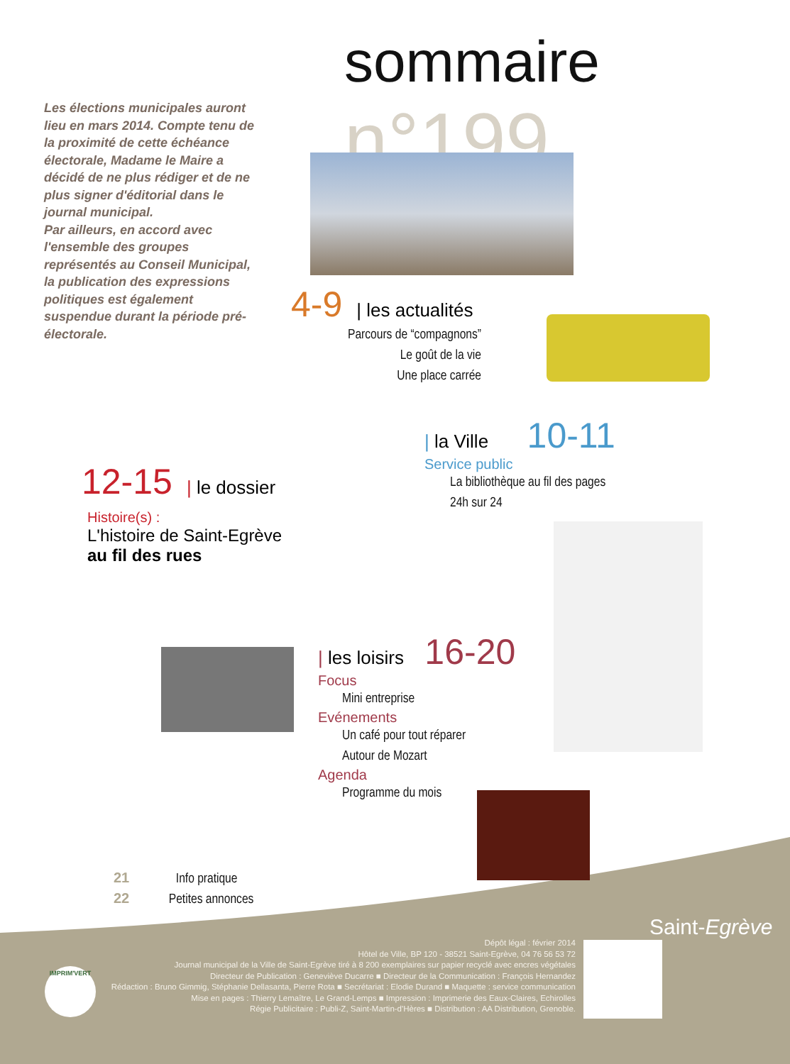Les élections municipales auront lieu en mars 2014. Compte tenu de la proximité de cette échéance électorale, Madame le Maire a décidé de ne plus rédiger et de ne plus signer d'éditorial dans le journal municipal.
Par ailleurs, en accord avec l'ensemble des groupes représentés au Conseil Municipal, la publication des expressions politiques est également suspendue durant la période pré-électorale.
sommaire n°199
4-9 | les actualités
Parcours de “compagnons”
Le goût de la vie
Une place carrée
| la Ville 10-11
Service public
La bibliothèque au fil des pages
24h sur 24
12-15 | le dossier
Histoire(s) :
L'histoire de Saint-Egrève
au fil des rues
| les loisirs 16-20
Focus
Mini entreprise
Evénements
Un café pour tout réparer
Autour de Mozart
Agenda
Programme du mois
21 Info pratique
22 Petites annonces
Saint-Egrève
Dépôt légal : février 2014
Hôtel de Ville, BP 120 - 38521 Saint-Egrève, 04 76 56 53 72
Journal municipal de la Ville de Saint-Egrève tiré à 8 200 exemplaires sur papier recyclé avec encres végétales
Directeur de Publication : Geneviève Ducarre ■ Directeur de la Communication : François Hernandez
Rédaction : Bruno Gimmig, Stéphanie Dellasanta, Pierre Rota ■ Secrétariat : Elodie Durand ■ Maquette : service communication
Mise en pages : Thierry Lemaître, Le Grand-Lemps ■ Impression : Imprimerie des Eaux-Claires, Echirolles
Régie Publicitaire : Publi-Z, Saint-Martin-d'Hères ■ Distribution : AA Distribution, Grenoble.
IMPRIM'VERT